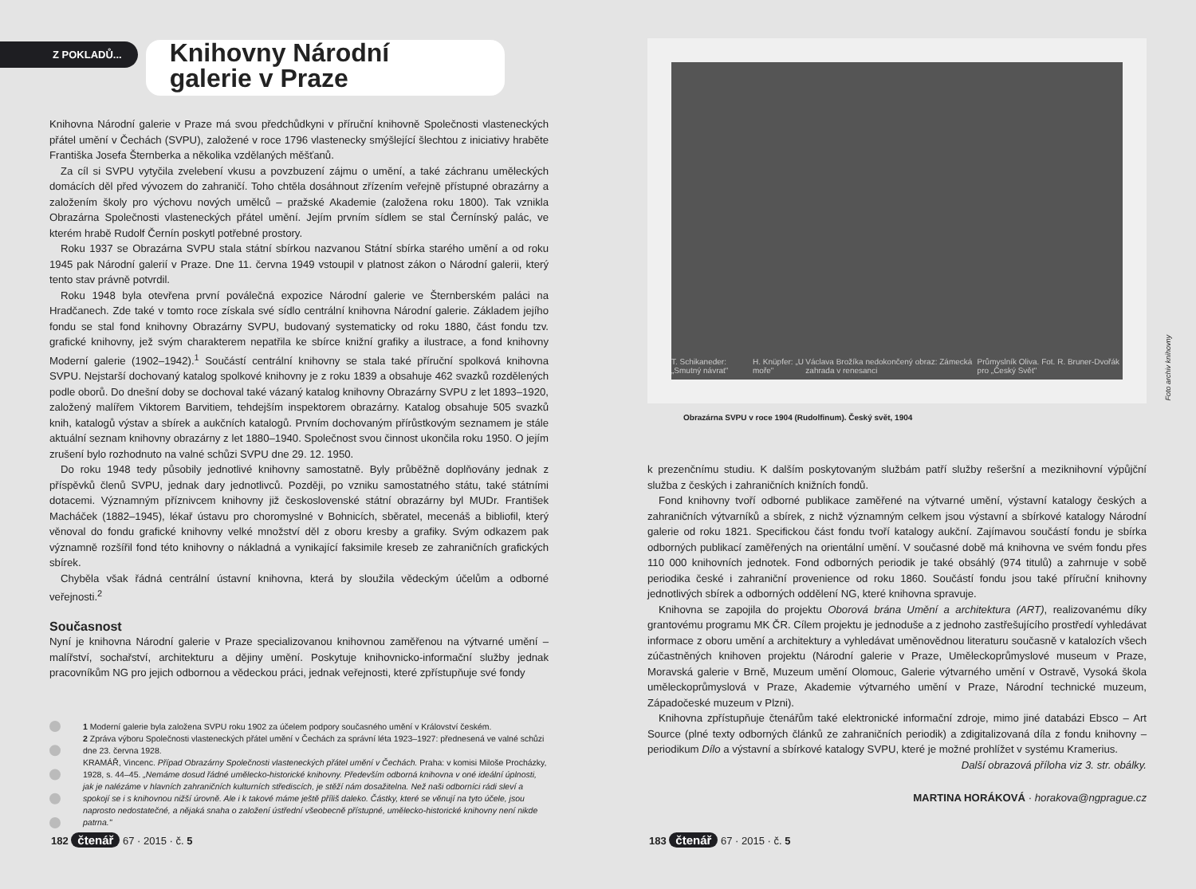Z POKLADŮ...
Knihovny Národní galerie v Praze
Knihovna Národní galerie v Praze má svou předchůdkyni v příruční knihovně Společnosti vlastenec­kých přátel umění v Čechách (SVPU), založené v roce 1796 vlastenecky smýšlející šlechtou z iniciativy hraběte Františka Josefa Šternberka a několika vzdělaných měšťanů.
Za cíl si SVPU vytyčila zvelebení vkusu a povzbuzení zájmu o umění, a také záchranu uměleckých domácích děl před vývozem do zahraničí. Toho chtěla dosáhnout zřízením veřejně přístupné obrazárny a založením školy pro výchovu nových umělců – pražské Akademie (založena roku 1800). Tak vznikla Obrazárna Společnosti vlasteneckých přátel umění. Jejím prvním sídlem se stal Černínský palác, ve kterém hrabě Rudolf Černín poskytl potřebné prostory.
Roku 1937 se Obrazárna SVPU stala státní sbírkou nazvanou Státní sbírka starého umění a od roku 1945 pak Národní galerií v Praze. Dne 11. června 1949 vstoupil v platnost zákon o Národní galerii, který tento stav právně potvrdil.
Roku 1948 byla otevřena první poválečná expozice Národní galerie ve Šternberském paláci na Hradčanech. Zde také v tomto roce získala své sídlo centrální knihovna Národní galerie. Základem jejího fondu se stal fond knihovny Obrazárny SVPU, budovaný systematicky od roku 1880, část fondu tzv. grafické knihovny, jež svým charakterem nepatřila ke sbírce knižní grafiky a ilustrace, a fond knihovny Moderní galerie (1902–1942).<sup>1</sup> Součástí centrální knihovny se stala také příruční spolková knihovna SVPU. Nejstarší dochovaný katalog spolkové knihovny je z roku 1839 a obsahuje 462 svazků rozdělených podle oborů. Do dnešní doby se dochoval také vázaný katalog knihovny Obrazárny SVPU z let 1893–1920, založený malířem Viktorem Barvitiem, tehdejším inspektorem obrazárny. Katalog obsahuje 505 svazků knih, katalogů výstav a sbírek a aukčních katalogů. Prvním dochovaným přírůstkovým seznamem je stále aktuální seznam knihovny obrazárny z let 1880–1940. Společnost svou činnost ukončila roku 1950. O jejím zrušení bylo rozhodnuto na valné schůzi SVPU dne 29. 12. 1950.
Do roku 1948 tedy působily jednotlivé knihovny samostatně. Byly průběžně doplňovány jednak z příspěvků členů SVPU, jednak dary jednotlivců. Později, po vzniku samostatného státu, také státními dotacemi. Významným příznivcem knihovny již československé státní obrazárny byl MUDr. František Macháček (1882–1945), lékař ústavu pro choromyslné v Bohnicích, sběratel, mecenáš a bibliofil, který věnoval do fondu grafické knihovny velké množství děl z oboru kresby a grafiky. Svým odkazem pak významně rozšířil fond této knihovny o nákladná a vynikající faksimile kreseb ze zahraničních grafických sbírek.
Chyběla však řádná centrální ústavní knihovna, která by sloužila vědeckým účelům a odborné veřejnosti.<sup>2</sup>
Současnost
Nyní je knihovna Národní galerie v Praze specializovanou knihovnou zaměřenou na výtvarné umění – malířství, sochařství, architekturu a dějiny umění. Poskytuje knihovnicko-informační služby jednak pracovníkům NG pro jejich odbornou a vědeckou práci, jednak veřejnosti, které zpřístupňuje své fondy
1 Moderní galerie byla založena SVPU roku 1902 za účelem podpory současného umění v Království českém.
2 Zpráva výboru Společnosti vlasteneckých přátel umění v Čechách za správní léta 1923–1927: přednesená ve valné schůzi dne 23. června 1928.
KRAMÁŘ, Vincenc. Případ Obrazárny Společnosti vlasteneckých přátel umění v Čechách. Praha: v komisi Miloše Procházky, 1928, s. 44–45. „Nemáme dosud řádné umělecko-historické knihovny. Především odborná knihovna v oné ideální úplnosti, jak je nalézáme v hlavních zahraničních kulturních střediscích, je stěží nám dosažitelna. Než naši odborníci rádi sleví a spokojí se i s knihovnou nižší úrovně. Ale i k takové máme ještě příliš daleko. Částky, které se věnují na tyto účele, jsou naprosto nedostatečné, a nějaká snaha o založení ústřední všeobecně přístupné, umělecko-historické knihovny není nikde patrna."
182 čtenář 67 · 2015 · č. 5
T. Schikaneder: „Smutný návrat" H. Knüpfer: „U moře" Václava Brožíka nedokončený obraz: Zámecká zahrada v renesanci Průmyslník Oliva. Fot. R. Bruner-Dvořák pro „Český Svět"
Foto archiv knihovny
Obrazárna SVPU v roce 1904 (Rudolfinum). Český svět, 1904
k prezenčnímu studiu. K dalším poskytovaným službám patří služby rešeršní a meziknihovní výpůjční služba z českých i zahraničních knižních fondů.
Fond knihovny tvoří odborné publikace zaměřené na výtvarné umění, výstavní katalogy českých a zahraničních výtvarníků a sbírek, z nichž významným celkem jsou výstavní a sbírkové katalogy Národní galerie od roku 1821. Specifickou část fondu tvoří katalogy aukční. Zajímavou součástí fondu je sbírka odborných publikací zaměřených na orientální umění. V současné době má knihovna ve svém fondu přes 110 000 knihovních jednotek. Fond odborných periodik je také obsáhlý (974 titulů) a zahrnuje v sobě periodika české i zahraniční provenience od roku 1860. Součástí fondu jsou také příruční knihovny jednotlivých sbírek a odborných oddělení NG, které knihovna spravuje.
Knihovna se zapojila do projektu Oborová brána Umění a architektura (ART), realizovanému díky grantovému programu MK ČR. Cílem projektu je jednoduše a z jednoho zastřešujícího prostředí vyhledávat informace z oboru umění a architektury a vyhledávat uměnovědnou literaturu současně v katalozích všech zúčastněných knihoven projektu (Národní galerie v Praze, Uměleckoprůmyslové museum v Praze, Moravská galerie v Brně, Muzeum umění Olomouc, Galerie výtvarného umění v Ostravě, Vysoká škola uměleckoprůmyslová v Praze, Akademie výtvarného umění v Praze, Národní technické muzeum, Západočeské muzeum v Plzni).
Knihovna zpřístupňuje čtenářům také elektronické informační zdroje, mimo jiné databázi Ebsco – Art Source (plné texty odborných článků ze zahraničních periodik) a zdigitalizovaná díla z fondu knihovny – periodikum Dílo a výstavní a sbírkové katalogy SVPU, které je možné prohlížet v systému Kramerius.
Další obrazová příloha viz 3. str. obálky.
MARTINA HORÁKOVÁ · horakova@ngprague.cz
183 čtenář 67 · 2015 · č. 5